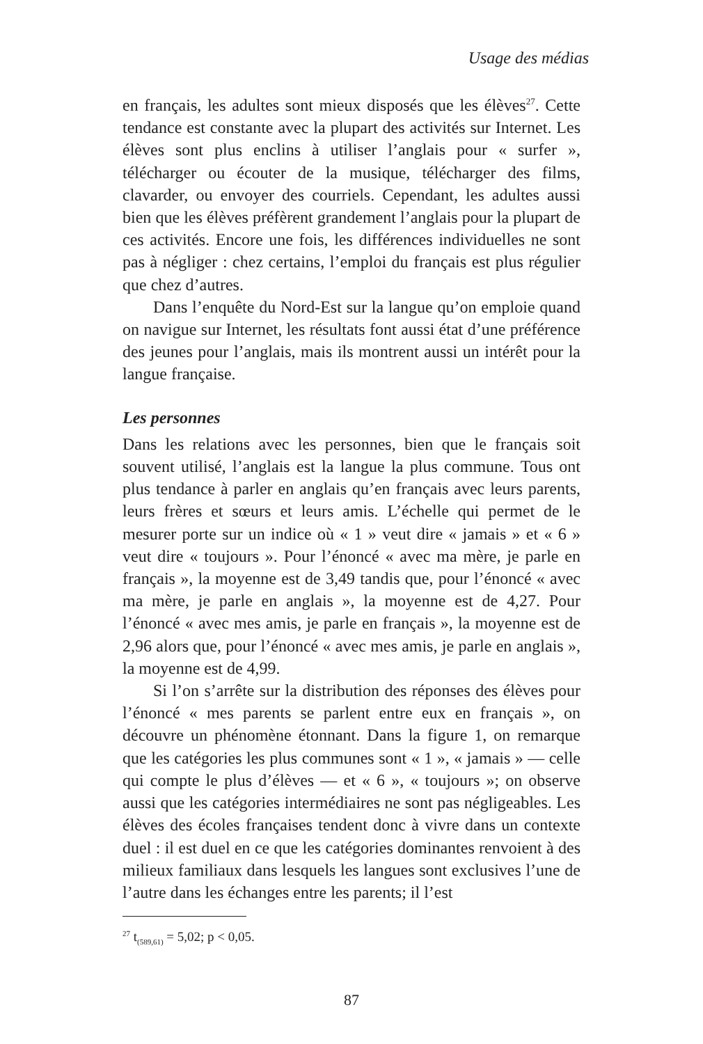Usage des médias
en français, les adultes sont mieux disposés que les élèves<sup>27</sup>. Cette tendance est constante avec la plupart des activités sur Internet. Les élèves sont plus enclins à utiliser l’anglais pour « surfer », télécharger ou écouter de la musique, télécharger des films, clavarder, ou envoyer des courriels. Cependant, les adultes aussi bien que les élèves préfèrent grandement l’anglais pour la plupart de ces activités. Encore une fois, les différences individuelles ne sont pas à négliger : chez certains, l’emploi du français est plus régulier que chez d’autres.
Dans l’enquête du Nord-Est sur la langue qu’on emploie quand on navigue sur Internet, les résultats font aussi état d’une préférence des jeunes pour l’anglais, mais ils montrent aussi un intérêt pour la langue française.
Les personnes
Dans les relations avec les personnes, bien que le français soit souvent utilisé, l’anglais est la langue la plus commune. Tous ont plus tendance à parler en anglais qu’en français avec leurs parents, leurs frères et sœurs et leurs amis. L’échelle qui permet de le mesurer porte sur un indice où « 1 » veut dire « jamais » et « 6 » veut dire « toujours ». Pour l’énoncé « avec ma mère, je parle en français », la moyenne est de 3,49 tandis que, pour l’énoncé « avec ma mère, je parle en anglais », la moyenne est de 4,27. Pour l’énoncé « avec mes amis, je parle en français », la moyenne est de 2,96 alors que, pour l’énoncé « avec mes amis, je parle en anglais », la moyenne est de 4,99.
Si l’on s’arrête sur la distribution des réponses des élèves pour l’énoncé « mes parents se parlent entre eux en français », on découvre un phénomène étonnant. Dans la figure 1, on remarque que les catégories les plus communes sont « 1 », « jamais » — celle qui compte le plus d’élèves — et « 6 », « toujours »; on observe aussi que les catégories intermédiaires ne sont pas négligeables. Les élèves des écoles françaises tendent donc à vivre dans un contexte duel : il est duel en ce que les catégories dominantes renvoient à des milieux familiaux dans lesquels les langues sont exclusives l’une de l’autre dans les échanges entre les parents; il l’est
<sup>27</sup> t<sub>(589,61)</sub> = 5,02; p < 0,05.
87